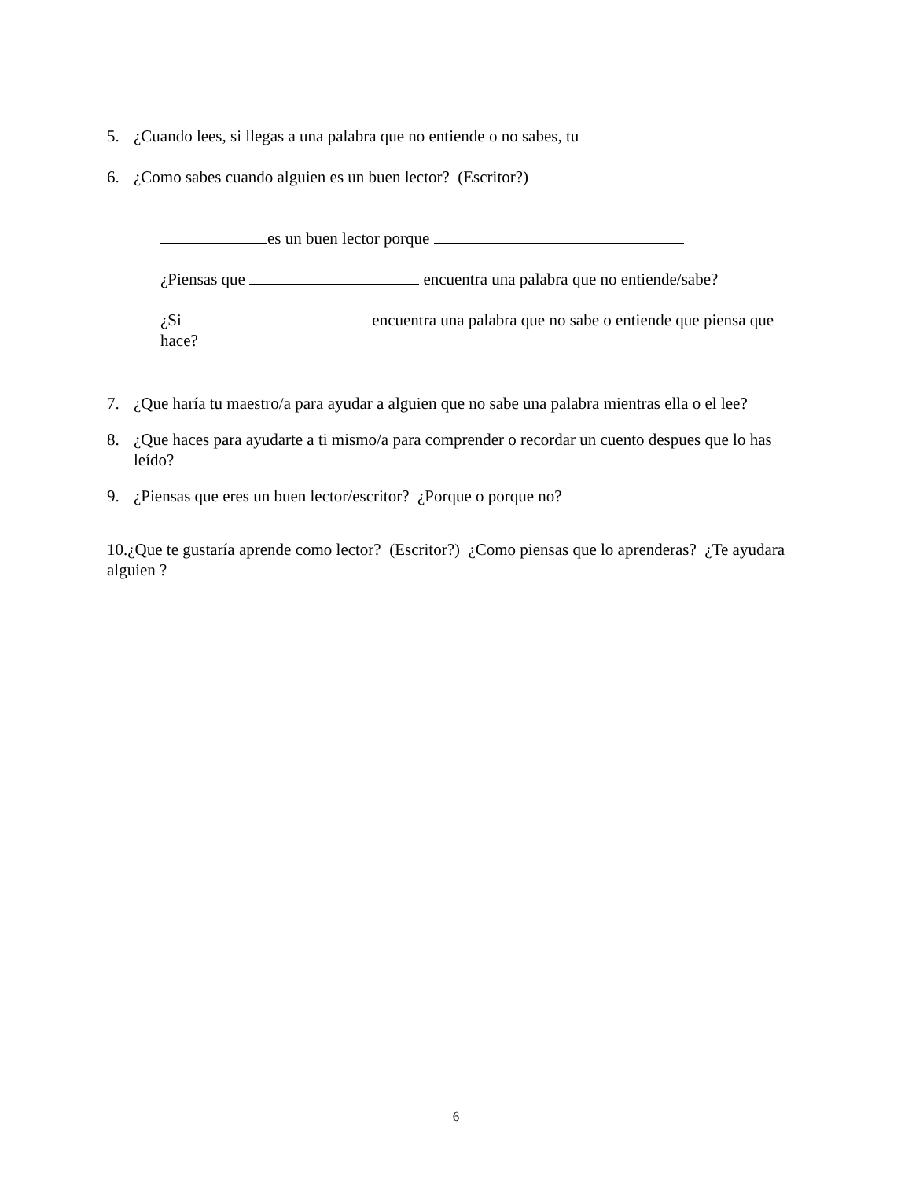5. ¿Cuando lees, si llegas a una palabra que no entiende o no sabes, tu
6. ¿Como sabes cuando alguien es un buen lector? (Escritor?)
es un buen lector porque
¿Piensas que encuentra una palabra que no entiende/sabe?
¿Si encuentra una palabra que no sabe o entiende que piensa que hace?
7. ¿Que haría tu maestro/a para ayudar a alguien que no sabe una palabra mientras ella o el lee?
8. ¿Que haces para ayudarte a ti mismo/a para comprender o recordar un cuento despues que lo has leído?
9. ¿Piensas que eres un buen lector/escritor? ¿Porque o porque no?
10.¿Que te gustaría aprende como lector? (Escritor?) ¿Como piensas que lo aprenderas? ¿Te ayudara alguien ?
6